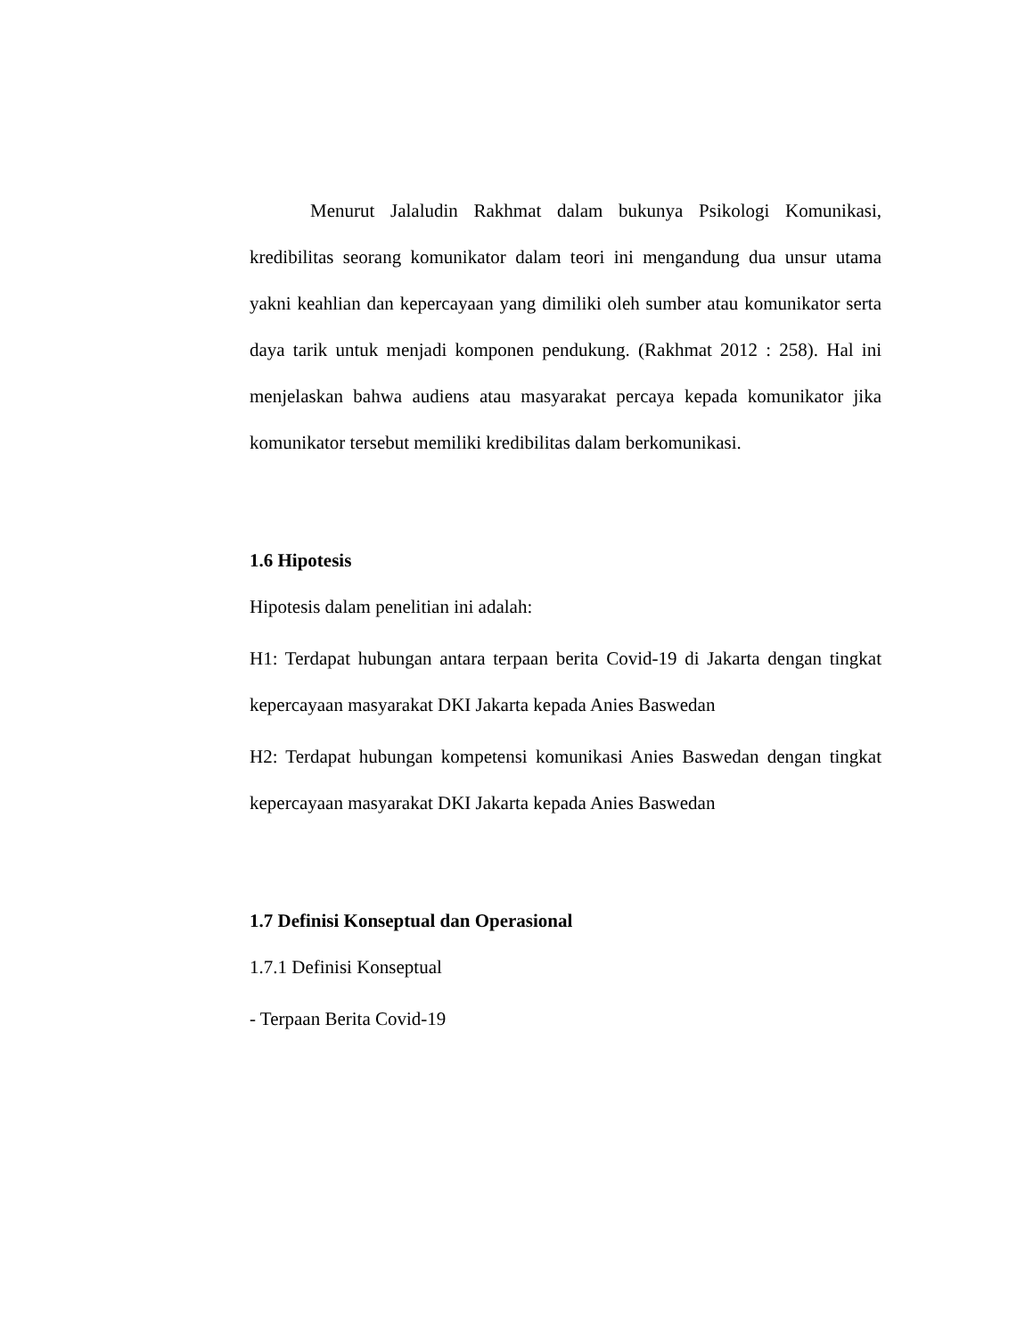Menurut Jalaludin Rakhmat dalam bukunya Psikologi Komunikasi, kredibilitas seorang komunikator dalam teori ini mengandung dua unsur utama yakni keahlian dan kepercayaan yang dimiliki oleh sumber atau komunikator serta daya tarik untuk menjadi komponen pendukung. (Rakhmat 2012 : 258). Hal ini menjelaskan bahwa audiens atau masyarakat percaya kepada komunikator jika komunikator tersebut memiliki kredibilitas dalam berkomunikasi.
1.6 Hipotesis
Hipotesis dalam penelitian ini adalah:
H1: Terdapat hubungan antara terpaan berita Covid-19 di Jakarta dengan tingkat kepercayaan masyarakat DKI Jakarta kepada Anies Baswedan
H2: Terdapat hubungan kompetensi komunikasi Anies Baswedan dengan tingkat kepercayaan masyarakat DKI Jakarta kepada Anies Baswedan
1.7 Definisi Konseptual dan Operasional
1.7.1 Definisi Konseptual
- Terpaan Berita Covid-19